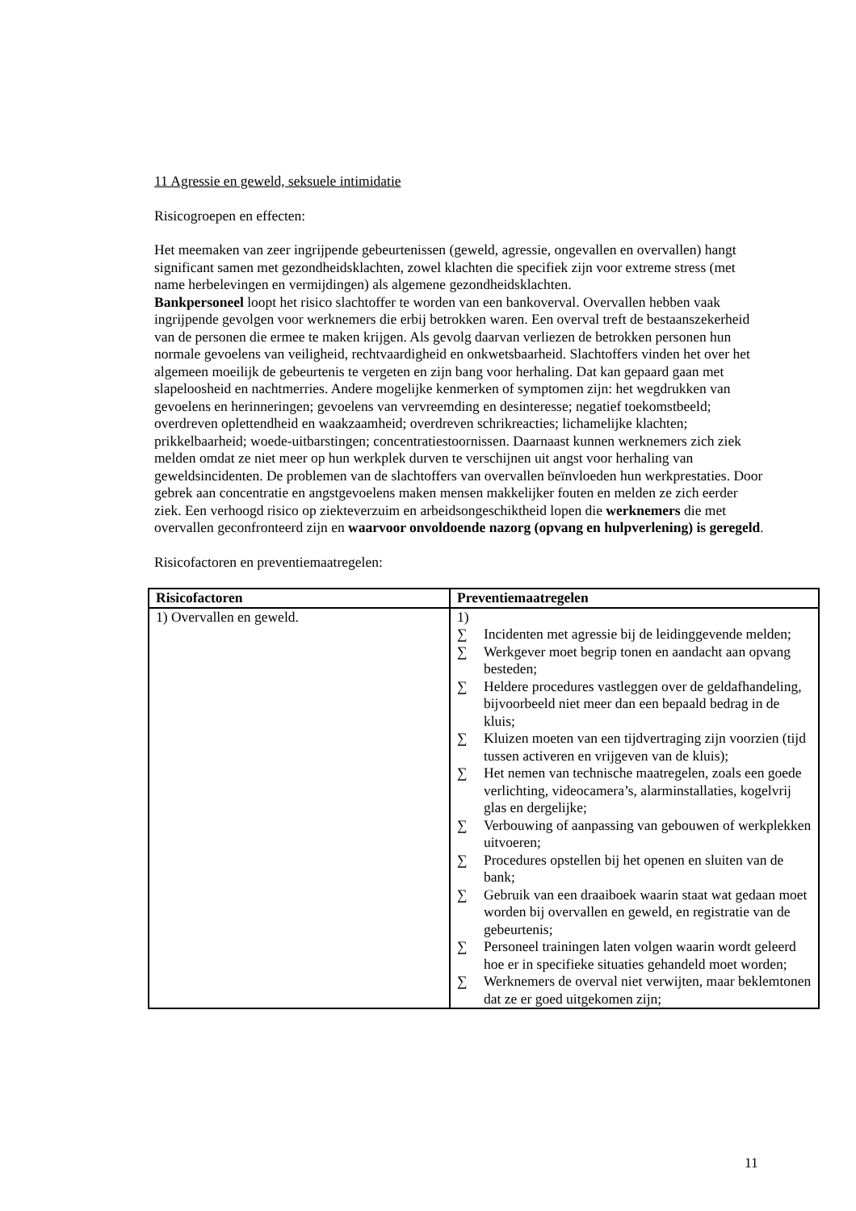11 Agressie en geweld, seksuele intimidatie
Risicogroepen en effecten:
Het meemaken van zeer ingrijpende gebeurtenissen (geweld, agressie, ongevallen en overvallen) hangt significant samen met gezondheidsklachten, zowel klachten die specifiek zijn voor extreme stress (met name herbelevingen en vermijdingen) als algemene gezondheidsklachten.
Bankpersoneel loopt het risico slachtoffer te worden van een bankoverval. Overvallen hebben vaak ingrijpende gevolgen voor werknemers die erbij betrokken waren. Een overval treft de bestaanszekerheid van de personen die ermee te maken krijgen. Als gevolg daarvan verliezen de betrokken personen hun normale gevoelens van veiligheid, rechtvaardigheid en onkwetsbaarheid. Slachtoffers vinden het over het algemeen moeilijk de gebeurtenis te vergeten en zijn bang voor herhaling. Dat kan gepaard gaan met slapeloosheid en nachtmerries. Andere mogelijke kenmerken of symptomen zijn: het wegdrukken van gevoelens en herinneringen; gevoelens van vervreemding en desinteresse; negatief toekomstbeeld; overdreven oplettendheid en waakzaamheid; overdreven schrikreacties; lichamelijke klachten; prikkelbaarheid; woede-uitbarstingen; concentratiestoornissen. Daarnaast kunnen werknemers zich ziek melden omdat ze niet meer op hun werkplek durven te verschijnen uit angst voor herhaling van geweldsincidenten. De problemen van de slachtoffers van overvallen beïnvloeden hun werkprestaties. Door gebrek aan concentratie en angstgevoelens maken mensen makkelijker fouten en melden ze zich eerder ziek. Een verhoogd risico op ziekteverzuim en arbeidsongeschiktheid lopen die werknemers die met overvallen geconfronteerd zijn en waarvoor onvoldoende nazorg (opvang en hulpverlening) is geregeld.
Risicofactoren en preventiemaatregelen:
| Risicofactoren | Preventiemaatregelen |
| --- | --- |
| 1) Overvallen en geweld. | 1) ∑ Incidenten met agressie bij de leidinggevende melden; ∑ Werkgever moet begrip tonen en aandacht aan opvang besteden; ∑ Heldere procedures vastleggen over de geldafhandeling, bijvoorbeeld niet meer dan een bepaald bedrag in de kluis; ∑ Kluizen moeten van een tijdvertraging zijn voorzien (tijd tussen activeren en vrijgeven van de kluis); ∑ Het nemen van technische maatregelen, zoals een goede verlichting, videocamera’s, alarminstallaties, kogelvrij glas en dergelijke; ∑ Verbouwing of aanpassing van gebouwen of werkplekken uitvoeren; ∑ Procedures opstellen bij het openen en sluiten van de bank; ∑ Gebruik van een draaiboek waarin staat wat gedaan moet worden bij overvallen en geweld, en registratie van de gebeurtenis; ∑ Personeel trainingen laten volgen waarin wordt geleerd hoe er in specifieke situaties gehandeld moet worden; ∑ Werknemers de overval niet verwijten, maar beklemtonen dat ze er goed uitgekomen zijn; |
11